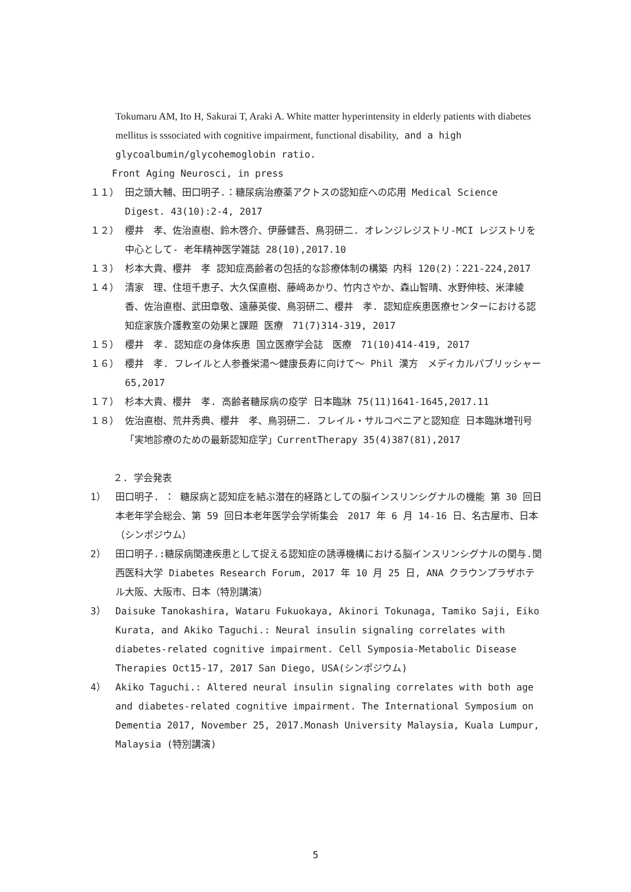Tokumaru AM, Ito H, Sakurai T, Araki A. White matter hyperintensity in elderly patients with diabetes mellitus is sssociated with cognitive impairment, functional disability, and a high glycoalbumin/glycohemoglobin ratio.
Front Aging Neurosci, in press
１１） 田之頭大輔、田口明子.：糖尿病治療薬アクトスの認知症への応用 Medical Science Digest. 43(10):2-4, 2017
１２） 櫻井　孝、佐治直樹、鈴木啓介、伊藤健吾、鳥羽研二. オレンジレジストリ-MCI レジストリを中心として- 老年精神医学雑誌 28(10),2017.10
１３） 杉本大貴、櫻井　孝 認知症高齢者の包括的な診療体制の構築 内科 120(2)：221-224,2017
１４） 清家　理、住垣千恵子、大久保直樹、藤﨑あかり、竹内さやか、森山智晴、水野伸枝、米津綾香、佐治直樹、武田章敬、遠藤英俊、鳥羽研二、櫻井　孝. 認知症疾患医療センターにおける認知症家族介護教室の効果と課題 医療　71(7)314-319, 2017
１５） 櫻井　孝. 認知症の身体疾患 国立医療学会誌　医療　71(10)414-419, 2017
１６） 櫻井　孝. フレイルと人参養栄湯～健康長寿に向けて～ Phil 漢方　メディカルパブリッシャー　65,2017
１７） 杉本大貴、櫻井　孝. 高齢者糖尿病の疫学 日本臨牀 75(11)1641-1645,2017.11
１８） 佐治直樹、荒井秀典、櫻井　孝、鳥羽研二. フレイル・サルコペニアと認知症 日本臨牀増刊号「実地診療のための最新認知症学」CurrentTherapy 35(4)387(81),2017
２. 学会発表
1） 田口明子. ： 糖尿病と認知症を結ぶ潜在的経路としての脳インスリンシグナルの機能 第 30 回日本老年学会総会、第 59 回日本老年医学会学術集会　2017 年 6 月 14-16 日、名古屋市、日本（シンポジウム）
2） 田口明子.:糖尿病関連疾患として捉える認知症の誘導機構における脳インスリンシグナルの関与.関西医科大学 Diabetes Research Forum, 2017 年 10 月 25 日, ANA クラウンプラザホテル大阪、大阪市、日本（特別講演）
3） Daisuke Tanokashira, Wataru Fukuokaya, Akinori Tokunaga, Tamiko Saji, Eiko Kurata, and Akiko Taguchi.: Neural insulin signaling correlates with diabetes-related cognitive impairment. Cell Symposia-Metabolic Disease Therapies Oct15-17, 2017 San Diego, USA(シンポジウム)
4） Akiko Taguchi.: Altered neural insulin signaling correlates with both age and diabetes-related cognitive impairment. The International Symposium on Dementia 2017, November 25, 2017.Monash University Malaysia, Kuala Lumpur, Malaysia (特別講演)
5